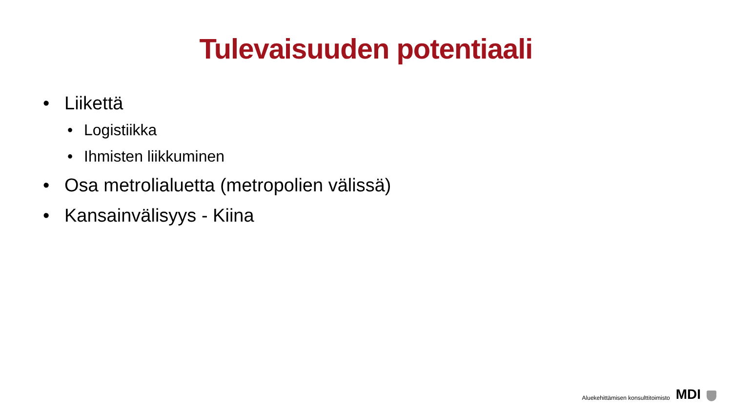Tulevaisuuden potentiaali
• Liikettä
• Logistiikka
• Ihmisten liikkuminen
• Osa metrolialuetta (metropolien välissä)
• Kansainvälisyys - Kiina
Aluekehittämisen konsulttitoimisto MDI